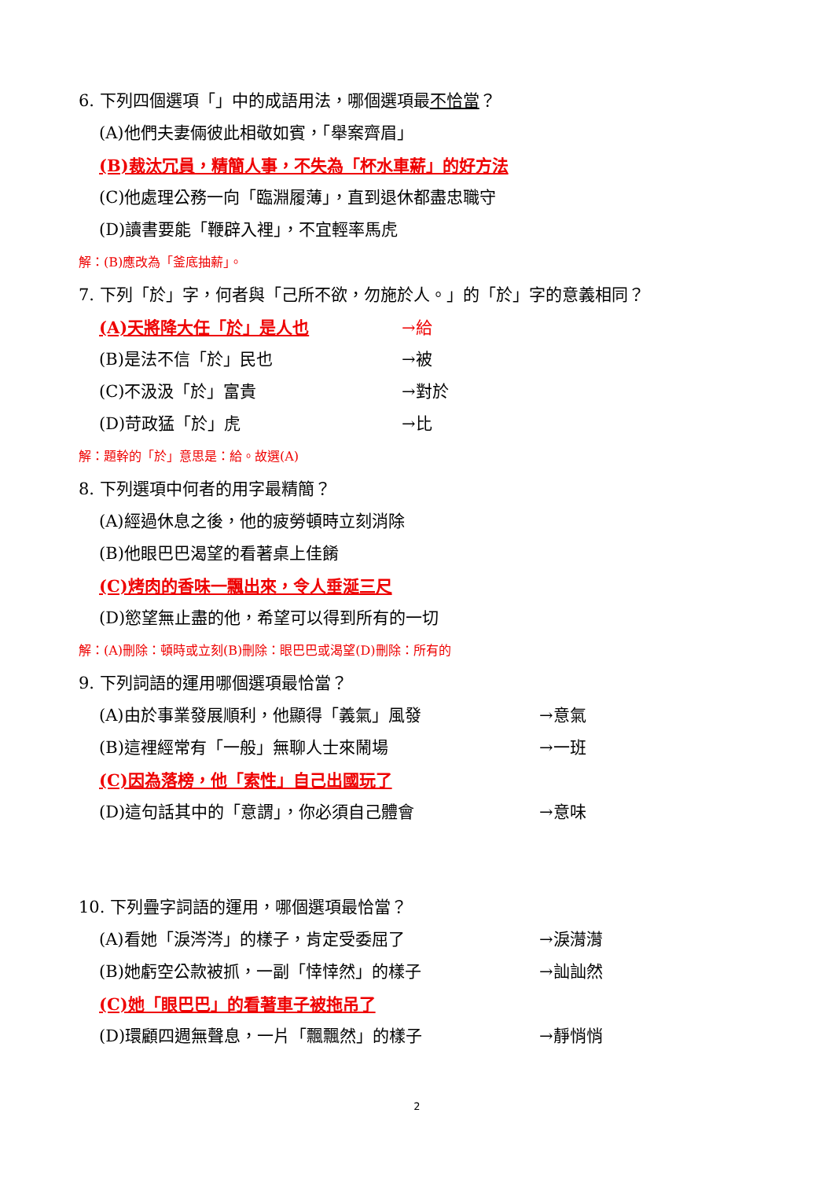6. 下列四個選項「」中的成語用法，哪個選項最不恰當？
(A)他們夫妻倆彼此相敬如賓，「舉案齊眉」
(B)裁汰冗員，精簡人事，不失為「杯水車薪」的好方法
(C)他處理公務一向「臨淵履薄」，直到退休都盡忠職守
(D)讀書要能「鞭辟入裡」，不宜輕率馬虎
解：(B)應改為「釜底抽薪」。
7. 下列「於」字，何者與「己所不欲，勿施於人。」的「於」字的意義相同？
(A)天將降大任「於」是人也 →給
(B)是法不信「於」民也 →被
(C)不汲汲「於」富貴 →對於
(D)苛政猛「於」虎 →比
解：題幹的「於」意思是：給。故選(A)
8. 下列選項中何者的用字最精簡？
(A)經過休息之後，他的疲勞頓時立刻消除
(B)他眼巴巴渴望的看著桌上佳餚
(C)烤肉的香味一飄出來，令人垂涎三尺
(D)慾望無止盡的他，希望可以得到所有的一切
解：(A)刪除：頓時或立刻(B)刪除：眼巴巴或渴望(D)刪除：所有的
9. 下列詞語的運用哪個選項最恰當？
(A)由於事業發展順利，他顯得「義氣」風發 →意氣
(B)這裡經常有「一般」無聊人士來鬧場 →一班
(C)因為落榜，他「索性」自己出國玩了
(D)這句話其中的「意謂」，你必須自己體會 →意味
10. 下列疊字詞語的運用，哪個選項最恰當？
(A)看她「淚涔涔」的樣子，肯定受委屈了 →淚潸潸
(B)她虧空公款被抓，一副「悻悻然」的樣子 →訕訕然
(C)她「眼巴巴」的看著車子被拖吊了
(D)環顧四週無聲息，一片「飄飄然」的樣子 →靜悄悄
2